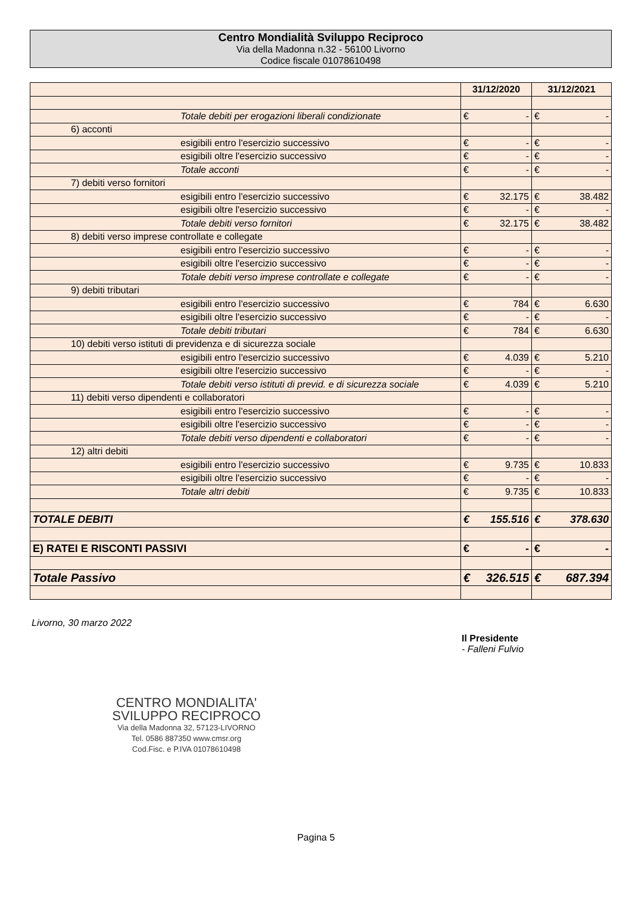Centro Mondialità Sviluppo Reciproco
Via della Madonna n.32 - 56100 Livorno
Codice fiscale 01078610498
| | 31/12/2020 | | 31/12/2021 | |
| --- | --- | --- | --- | --- |
| Totale debiti per erogazioni liberali condizionate | € | - | € | - |
| 6) acconti | | | | |
| esigibili entro l'esercizio successivo | € | - | € | - |
| esigibili oltre l'esercizio successivo | € | - | € | - |
| Totale acconti | € | - | € | - |
| 7) debiti verso fornitori | | | | |
| esigibili entro l'esercizio successivo | € | 32.175 | € | 38.482 |
| esigibili oltre l'esercizio successivo | € | - | € | - |
| Totale debiti verso fornitori | € | 32.175 | € | 38.482 |
| 8) debiti verso imprese controllate e collegate | | | | |
| esigibili entro l'esercizio successivo | € | - | € | - |
| esigibili oltre l'esercizio successivo | € | - | € | - |
| Totale debiti verso imprese controllate e collegate | € | - | € | - |
| 9) debiti tributari | | | | |
| esigibili entro l'esercizio successivo | € | 784 | € | 6.630 |
| esigibili oltre l'esercizio successivo | € | - | € | - |
| Totale debiti tributari | € | 784 | € | 6.630 |
| 10) debiti verso istituti di previdenza e di sicurezza sociale | | | | |
| esigibili entro l'esercizio successivo | € | 4.039 | € | 5.210 |
| esigibili oltre l'esercizio successivo | € | - | € | - |
| Totale debiti verso istituti di previd. e di sicurezza sociale | € | 4.039 | € | 5.210 |
| 11) debiti verso dipendenti e collaboratori | | | | |
| esigibili entro l'esercizio successivo | € | - | € | - |
| esigibili oltre l'esercizio successivo | € | - | € | - |
| Totale debiti verso dipendenti e collaboratori | € | - | € | - |
| 12) altri debiti | | | | |
| esigibili entro l'esercizio successivo | € | 9.735 | € | 10.833 |
| esigibili oltre l'esercizio successivo | € | - | € | - |
| Totale altri debiti | € | 9.735 | € | 10.833 |
| TOTALE DEBITI | € | 155.516 | € | 378.630 |
| E) RATEI E RISCONTI PASSIVI | € | - | € | - |
| Totale Passivo | € | 326.515 | € | 687.394 |
Livorno, 30 marzo 2022
Il Presidente
- Falleni Fulvio
CENTRO MONDIALITA'
SVILUPPO RECIPROCO
Via della Madonna 32, 57123-LIVORNO
Tel. 0586 887350 www.cmsr.org
Cod.Fisc. e P.IVA 01078610498
Pagina 5